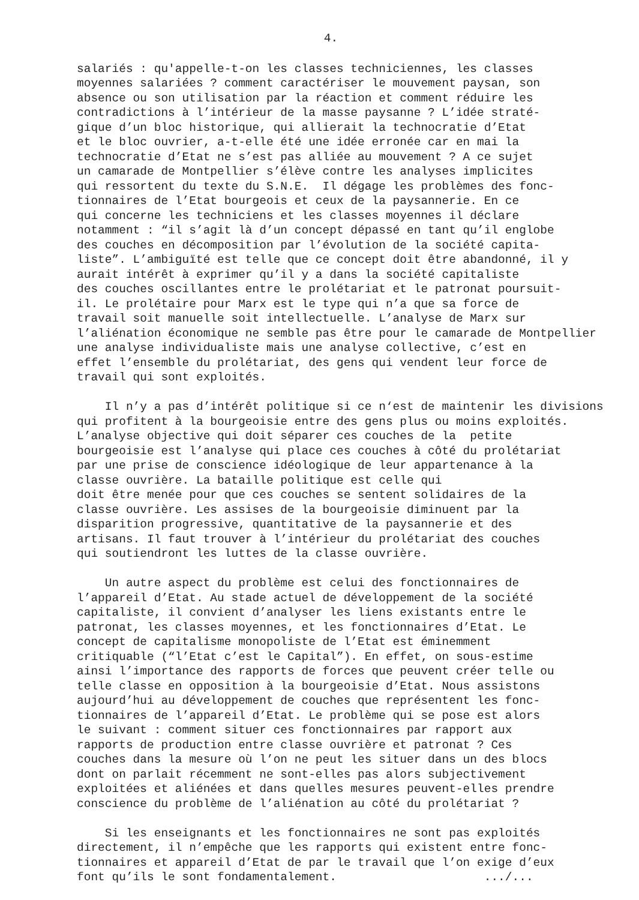4.
salariés : qu'appelle-t-on les classes techniciennes, les classes moyennes salariées ? comment caractériser le mouvement paysan, son absence ou son utilisation par la réaction et comment réduire les contradictions à l’intérieur de la masse paysanne ? L’idée straté- gique d’un bloc historique, qui allierait la technocratie d’Etat et le bloc ouvrier, a-t-elle été une idée erronée car en mai la technocratie d’Etat ne s’est pas alliée au mouvement ? A ce sujet un camarade de Montpellier s’élève contre les analyses implicites qui ressortent du texte du S.N.E. Il dégage les problèmes des fonc- tionnaires de l’Etat bourgeois et ceux de la paysannerie. En ce qui concerne les techniciens et les classes moyennes il déclare notamment : “il s’agit là d’un concept dépassé en tant qu’il englobe des couches en décomposition par l’évolution de la société capita- liste”. L’ambiguïté est telle que ce concept doit être abandonné, il y aurait intérêt à exprimer qu’il y a dans la société capitaliste des couches oscillantes entre le prolétariat et le patronat poursuit- il. Le prolétaire pour Marx est le type qui n’a que sa force de travail soit manuelle soit intellectuelle. L’analyse de Marx sur l’aliénation économique ne semble pas être pour le camarade de Montpellier une analyse individualiste mais une analyse collective, c’est en effet l’ensemble du prolétariat, des gens qui vendent leur force de travail qui sont exploités.
Il n’y a pas d’intérêt politique si ce n‘est de maintenir les divisions qui profitent à la bourgeoisie entre des gens plus ou moins exploités. L’analyse objective qui doit séparer ces couches de la petite bourgeoisie est l’analyse qui place ces couches à côté du prolétariat par une prise de conscience idéologique de leur appartenance à la classe ouvrière. La bataille politique est celle qui doit être menée pour que ces couches se sentent solidaires de la classe ouvrière. Les assises de la bourgeoisie diminuent par la disparition progressive, quantitative de la paysannerie et des artisans. Il faut trouver à l’intérieur du prolétariat des couches qui soutiendront les luttes de la classe ouvrière.
Un autre aspect du problème est celui des fonctionnaires de l’appareil d’Etat. Au stade actuel de développement de la société capitaliste, il convient d’analyser les liens existants entre le patronat, les classes moyennes, et les fonctionnaires d’Etat. Le concept de capitalisme monopoliste de l’Etat est éminemment critiquable (“l’Etat c’est le Capital”). En effet, on sous-estime ainsi l’importance des rapports de forces que peuvent créer telle ou telle classe en opposition à la bourgeoisie d’Etat. Nous assistons aujourd’hui au développement de couches que représentent les fonc- tionnaires de l’appareil d’Etat. Le problème qui se pose est alors le suivant : comment situer ces fonctionnaires par rapport aux rapports de production entre classe ouvrière et patronat ? Ces couches dans la mesure où l’on ne peut les situer dans un des blocs dont on parlait récemment ne sont-elles pas alors subjectivement exploitées et aliénées et dans quelles mesures peuvent-elles prendre conscience du problème de l’aliénation au côté du prolétariat ?
Si les enseignants et les fonctionnaires ne sont pas exploités directement, il n’empêche que les rapports qui existent entre fonc- tionnaires et appareil d’Etat de par le travail que l’on exige d’eux font qu’ils le sont fondamentalement. .../...